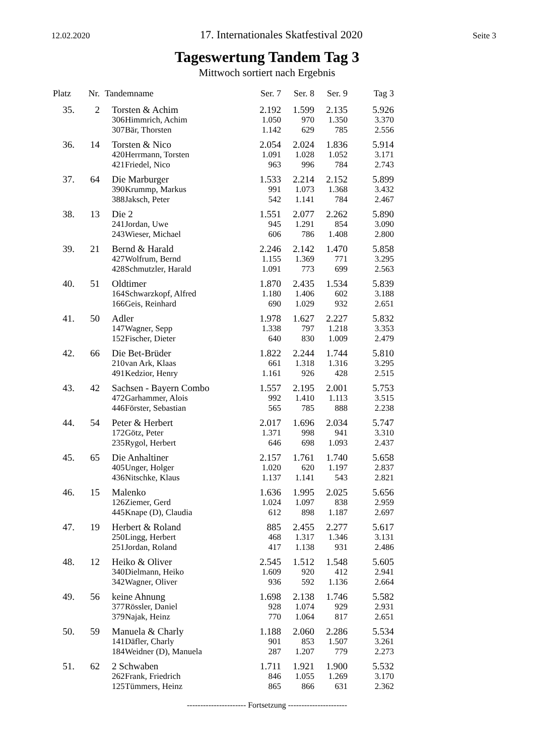12.02.2020 17. Internationales Skatfestival 2020 Seite 3
Tageswertung Tandem Tag 3
Mittwoch sortiert nach Ergebnis
| Platz | Nr. | Tandemname | | Ser. 7 | Ser. 8 | Ser. 9 | Tag 3 |
| --- | --- | --- | --- | --- | --- | --- | --- |
| 35. | 2 | Torsten & Achim | | 2.192 | 1.599 | 2.135 | 5.926 |
| | | 306 | Himmrich, Achim | 1.050 | 970 | 1.350 | 3.370 |
| | | 307 | Bär, Thorsten | 1.142 | 629 | 785 | 2.556 |
| 36. | 14 | Torsten & Nico | | 2.054 | 2.024 | 1.836 | 5.914 |
| | | 420 | Herrmann, Torsten | 1.091 | 1.028 | 1.052 | 3.171 |
| | | 421 | Friedel, Nico | 963 | 996 | 784 | 2.743 |
| 37. | 64 | Die Marburger | | 1.533 | 2.214 | 2.152 | 5.899 |
| | | 390 | Krummp, Markus | 991 | 1.073 | 1.368 | 3.432 |
| | | 388 | Jaksch, Peter | 542 | 1.141 | 784 | 2.467 |
| 38. | 13 | Die 2 | | 1.551 | 2.077 | 2.262 | 5.890 |
| | | 241 | Jordan, Uwe | 945 | 1.291 | 854 | 3.090 |
| | | 243 | Wieser, Michael | 606 | 786 | 1.408 | 2.800 |
| 39. | 21 | Bernd & Harald | | 2.246 | 2.142 | 1.470 | 5.858 |
| | | 427 | Wolfrum, Bernd | 1.155 | 1.369 | 771 | 3.295 |
| | | 428 | Schmutzler, Harald | 1.091 | 773 | 699 | 2.563 |
| 40. | 51 | Oldtimer | | 1.870 | 2.435 | 1.534 | 5.839 |
| | | 164 | Schwarzkopf, Alfred | 1.180 | 1.406 | 602 | 3.188 |
| | | 166 | Geis, Reinhard | 690 | 1.029 | 932 | 2.651 |
| 41. | 50 | Adler | | 1.978 | 1.627 | 2.227 | 5.832 |
| | | 147 | Wagner, Sepp | 1.338 | 797 | 1.218 | 3.353 |
| | | 152 | Fischer, Dieter | 640 | 830 | 1.009 | 2.479 |
| 42. | 66 | Die Bet-Brüder | | 1.822 | 2.244 | 1.744 | 5.810 |
| | | 210 | van Ark, Klaas | 661 | 1.318 | 1.316 | 3.295 |
| | | 491 | Kedzior, Henry | 1.161 | 926 | 428 | 2.515 |
| 43. | 42 | Sachsen - Bayern Combo | | 1.557 | 2.195 | 2.001 | 5.753 |
| | | 472 | Garhammer, Alois | 992 | 1.410 | 1.113 | 3.515 |
| | | 446 | Förster, Sebastian | 565 | 785 | 888 | 2.238 |
| 44. | 54 | Peter & Herbert | | 2.017 | 1.696 | 2.034 | 5.747 |
| | | 172 | Götz, Peter | 1.371 | 998 | 941 | 3.310 |
| | | 235 | Rygol, Herbert | 646 | 698 | 1.093 | 2.437 |
| 45. | 65 | Die Anhaltiner | | 2.157 | 1.761 | 1.740 | 5.658 |
| | | 405 | Unger, Holger | 1.020 | 620 | 1.197 | 2.837 |
| | | 436 | Nitschke, Klaus | 1.137 | 1.141 | 543 | 2.821 |
| 46. | 15 | Malenko | | 1.636 | 1.995 | 2.025 | 5.656 |
| | | 126 | Ziemer, Gerd | 1.024 | 1.097 | 838 | 2.959 |
| | | 445 | Knape (D), Claudia | 612 | 898 | 1.187 | 2.697 |
| 47. | 19 | Herbert & Roland | | 885 | 2.455 | 2.277 | 5.617 |
| | | 250 | Lingg, Herbert | 468 | 1.317 | 1.346 | 3.131 |
| | | 251 | Jordan, Roland | 417 | 1.138 | 931 | 2.486 |
| 48. | 12 | Heiko & Oliver | | 2.545 | 1.512 | 1.548 | 5.605 |
| | | 340 | Dielmann, Heiko | 1.609 | 920 | 412 | 2.941 |
| | | 342 | Wagner, Oliver | 936 | 592 | 1.136 | 2.664 |
| 49. | 56 | keine Ahnung | | 1.698 | 2.138 | 1.746 | 5.582 |
| | | 377 | Rössler, Daniel | 928 | 1.074 | 929 | 2.931 |
| | | 379 | Najak, Heinz | 770 | 1.064 | 817 | 2.651 |
| 50. | 59 | Manuela & Charly | | 1.188 | 2.060 | 2.286 | 5.534 |
| | | 141 | Däfler, Charly | 901 | 853 | 1.507 | 3.261 |
| | | 184 | Weidner (D), Manuela | 287 | 1.207 | 779 | 2.273 |
| 51. | 62 | 2 Schwaben | | 1.711 | 1.921 | 1.900 | 5.532 |
| | | 262 | Frank, Friedrich | 846 | 1.055 | 1.269 | 3.170 |
| | | 125 | Tümmers, Heinz | 865 | 866 | 631 | 2.362 |
---------------------- Fortsetzung ----------------------